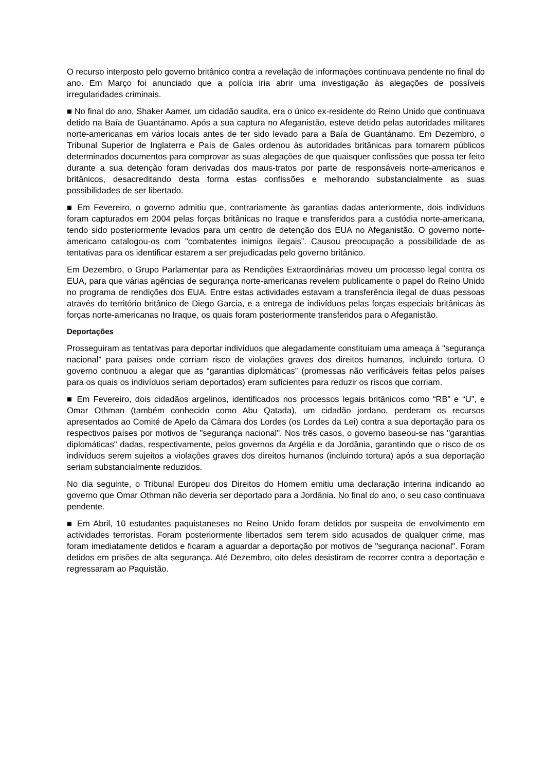O recurso interposto pelo governo britânico contra a revelação de informações continuava pendente no final do ano. Em Março foi anunciado que a polícia iria abrir uma investigação às alegações de possíveis irregularidades criminais.
■ No final do ano, Shaker Aamer, um cidadão saudita, era o único ex-residente do Reino Unido que continuava detido na Baía de Guantánamo. Após a sua captura no Afeganistão, esteve detido pelas autoridades militares norte-americanas em vários locais antes de ter sido levado para a Baía de Guantánamo. Em Dezembro, o Tribunal Superior de Inglaterra e País de Gales ordenou às autoridades britânicas para tornarem públicos determinados documentos para comprovar as suas alegações de que quaisquer confissões que possa ter feito durante a sua detenção foram derivadas dos maus-tratos por parte de responsáveis norte-americanos e britânicos, desacreditando desta forma estas confissões e melhorando substancialmente as suas possibilidades de ser libertado.
■ Em Fevereiro, o governo admitiu que, contrariamente às garantias dadas anteriormente, dois indivíduos foram capturados em 2004 pelas forças britânicas no Iraque e transferidos para a custódia norte-americana, tendo sido posteriormente levados para um centro de detenção dos EUA no Afeganistão. O governo norte-americano catalogou-os com "combatentes inimigos ilegais”. Causou preocupação a possibilidade de as tentativas para os identificar estarem a ser prejudicadas pelo governo britânico.
Em Dezembro, o Grupo Parlamentar para as Rendições Extraordinárias moveu um processo legal contra os EUA, para que várias agências de segurança norte-americanas revelem publicamente o papel do Reino Unido no programa de rendições dos EUA. Entre estas actividades estavam a transferência ilegal de duas pessoas através do território britânico de Diego Garcia, e a entrega de indivíduos pelas forças especiais britânicas às forças norte-americanas no Iraque, os quais foram posteriormente transferidos para o Afeganistão.
Deportações
Prosseguiram as tentativas para deportar indivíduos que alegadamente constituíam uma ameaça à "segurança nacional" para países onde corriam risco de violações graves dos direitos humanos, incluindo tortura. O governo continuou a alegar que as “garantias diplomáticas” (promessas não verificáveis feitas pelos países para os quais os indivíduos seriam deportados) eram suficientes para reduzir os riscos que corriam.
■ Em Fevereiro, dois cidadãos argelinos, identificados nos processos legais britânicos como “RB” e “U”, e Omar Othman (também conhecido como Abu Qatada), um cidadão jordano, perderam os recursos apresentados ao Comité de Apelo da Câmara dos Lordes (os Lordes da Lei) contra a sua deportação para os respectivos países por motivos de "segurança nacional". Nos três casos, o governo baseou-se nas "garantias diplomáticas" dadas, respectivamente, pelos governos da Argélia e da Jordânia, garantindo que o risco de os indivíduos serem sujeitos a violações graves dos direitos humanos (incluindo tortura) após a sua deportação seriam substancialmente reduzidos.
No dia seguinte, o Tribunal Europeu dos Direitos do Homem emitiu uma declaração interina indicando ao governo que Omar Othman não deveria ser deportado para a Jordânia. No final do ano, o seu caso continuava pendente.
■ Em Abril, 10 estudantes paquistaneses no Reino Unido foram detidos por suspeita de envolvimento em actividades terroristas. Foram posteriormente libertados sem terem sido acusados de qualquer crime, mas foram imediatamente detidos e ficaram a aguardar a deportação por motivos de "segurança nacional". Foram detidos em prisões de alta segurança. Até Dezembro, oito deles desistiram de recorrer contra a deportação e regressaram ao Paquistão.